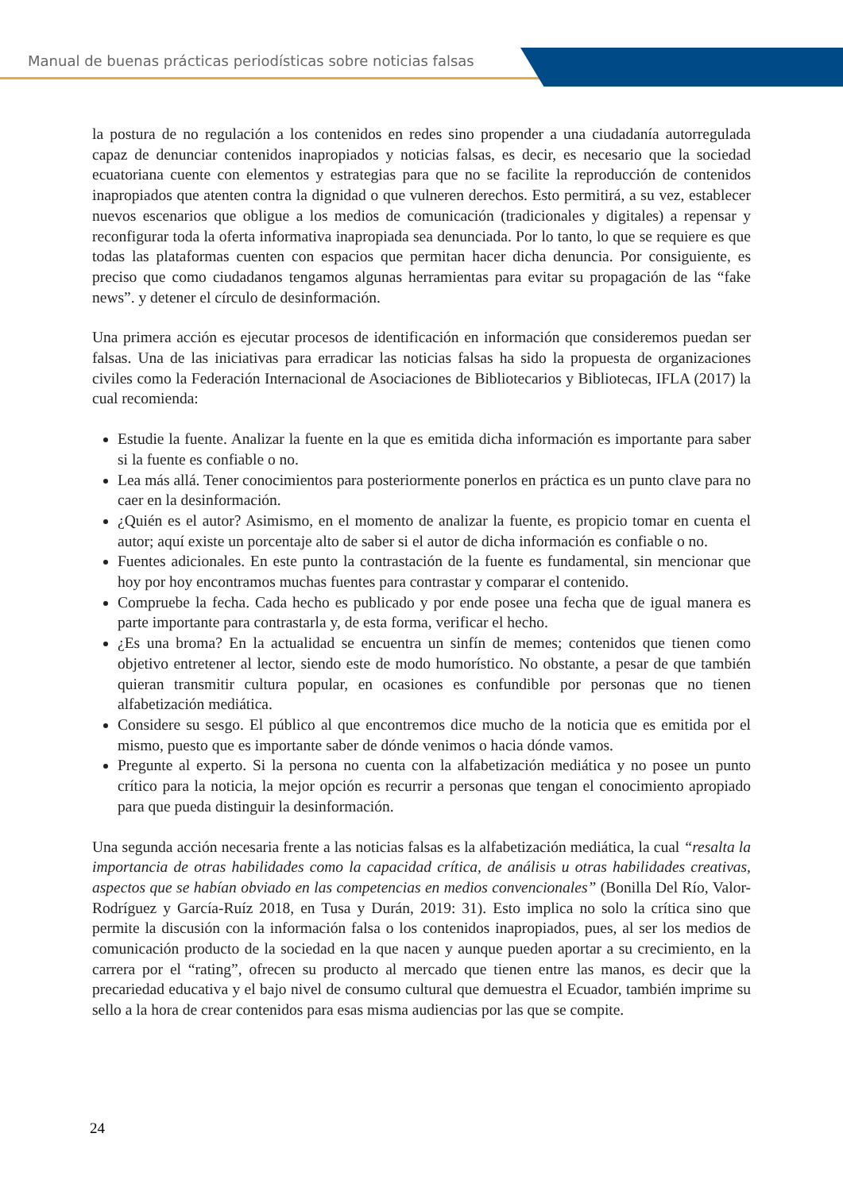Manual de buenas prácticas periodísticas sobre noticias falsas
la postura de no regulación a los contenidos en redes sino propender a una ciudadanía autorregulada capaz de denunciar contenidos inapropiados y noticias falsas, es decir, es necesario que la sociedad ecuatoriana cuente con elementos y estrategias para que no se facilite la reproducción de contenidos inapropiados que atenten contra la dignidad o que vulneren derechos. Esto permitirá, a su vez, establecer nuevos escenarios que obligue a los medios de comunicación (tradicionales y digitales) a repensar y reconfigurar toda la oferta informativa inapropiada sea denunciada. Por lo tanto, lo que se requiere es que todas las plataformas cuenten con espacios que permitan hacer dicha denuncia. Por consiguiente, es preciso que como ciudadanos tengamos algunas herramientas para evitar su propagación de las “fake news”. y detener el círculo de desinformación.
Una primera acción es ejecutar procesos de identificación en información que consideremos puedan ser falsas. Una de las iniciativas para erradicar las noticias falsas ha sido la propuesta de organizaciones civiles como la Federación Internacional de Asociaciones de Bibliotecarios y Bibliotecas, IFLA (2017) la cual recomienda:
Estudie la fuente. Analizar la fuente en la que es emitida dicha información es importante para saber si la fuente es confiable o no.
Lea más allá. Tener conocimientos para posteriormente ponerlos en práctica es un punto clave para no caer en la desinformación.
¿Quién es el autor? Asimismo, en el momento de analizar la fuente, es propicio tomar en cuenta el autor; aquí existe un porcentaje alto de saber si el autor de dicha información es confiable o no.
Fuentes adicionales. En este punto la contrastación de la fuente es fundamental, sin mencionar que hoy por hoy encontramos muchas fuentes para contrastar y comparar el contenido.
Compruebe la fecha. Cada hecho es publicado y por ende posee una fecha que de igual manera es parte importante para contrastarla y, de esta forma, verificar el hecho.
¿Es una broma? En la actualidad se encuentra un sinfín de memes; contenidos que tienen como objetivo entretener al lector, siendo este de modo humorístico. No obstante, a pesar de que también quieran transmitir cultura popular, en ocasiones es confundible por personas que no tienen alfabetización mediática.
Considere su sesgo. El público al que encontremos dice mucho de la noticia que es emitida por el mismo, puesto que es importante saber de dónde venimos o hacia dónde vamos.
Pregunte al experto. Si la persona no cuenta con la alfabetización mediática y no posee un punto crítico para la noticia, la mejor opción es recurrir a personas que tengan el conocimiento apropiado para que pueda distinguir la desinformación.
Una segunda acción necesaria frente a las noticias falsas es la alfabetización mediática, la cual “resalta la importancia de otras habilidades como la capacidad crítica, de análisis u otras habilidades creativas, aspectos que se habían obviado en las competencias en medios convencionales” (Bonilla Del Río, Valor-Rodríguez y García-Ruíz 2018, en Tusa y Durán, 2019: 31). Esto implica no solo la crítica sino que permite la discusión con la información falsa o los contenidos inapropiados, pues, al ser los medios de comunicación producto de la sociedad en la que nacen y aunque pueden aportar a su crecimiento, en la carrera por el “rating”, ofrecen su producto al mercado que tienen entre las manos, es decir que la precariedad educativa y el bajo nivel de consumo cultural que demuestra el Ecuador, también imprime su sello a la hora de crear contenidos para esas misma audiencias por las que se compite.
24